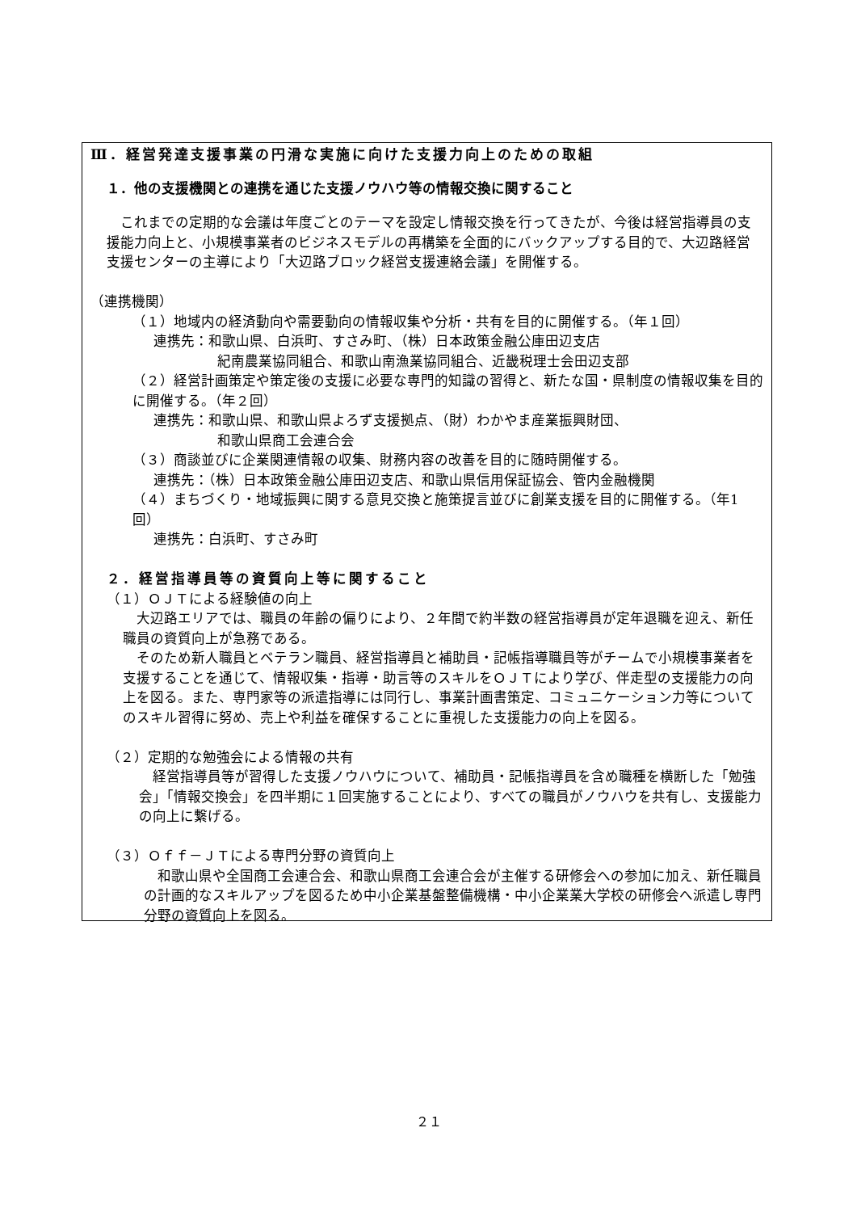Ⅲ．経営発達支援事業の円滑な実施に向けた支援力向上のための取組
１．他の支援機関との連携を通じた支援ノウハウ等の情報交換に関すること
　これまでの定期的な会議は年度ごとのテーマを設定し情報交換を行ってきたが、今後は経営指導員の支援能力向上と、小規模事業者のビジネスモデルの再構築を全面的にバックアップする目的で、大辺路経営支援センターの主導により「大辺路ブロック経営支援連絡会議」を開催する。
（連携機関）
（１）地域内の経済動向や需要動向の情報収集や分析・共有を目的に開催する。（年１回）
連携先：和歌山県、白浜町、すさみ町、（株）日本政策金融公庫田辺支店
紀南農業協同組合、和歌山南漁業協同組合、近畿税理士会田辺支部
（２）経営計画策定や策定後の支援に必要な専門的知識の習得と、新たな国・県制度の情報収集を目的に開催する。（年２回）
連携先：和歌山県、和歌山県よろず支援拠点、（財）わかやま産業振興財団、
和歌山県商工会連合会
（３）商談並びに企業関連情報の収集、財務内容の改善を目的に随時開催する。
連携先：（株）日本政策金融公庫田辺支店、和歌山県信用保証協会、管内金融機関
（４）まちづくり・地域振興に関する意見交換と施策提言並びに創業支援を目的に開催する。（年1回）
連携先：白浜町、すさみ町
２．経営指導員等の資質向上等に関すること
（１）ＯＪＴによる経験値の向上
　大辺路エリアでは、職員の年齢の偏りにより、２年間で約半数の経営指導員が定年退職を迎え、新任職員の資質向上が急務である。
　そのため新人職員とベテラン職員、経営指導員と補助員・記帳指導職員等がチームで小規模事業者を支援することを通じて、情報収集・指導・助言等のスキルをＯＪＴにより学び、伴走型の支援能力の向上を図る。また、専門家等の派遣指導には同行し、事業計画書策定、コミュニケーション力等についてのスキル習得に努め、売上や利益を確保することに重視した支援能力の向上を図る。
（２）定期的な勉強会による情報の共有
　経営指導員等が習得した支援ノウハウについて、補助員・記帳指導員を含め職種を横断した「勉強会」「情報交換会」を四半期に１回実施することにより、すべての職員がノウハウを共有し、支援能力の向上に繋げる。
（３）Ｏｆｆ－ＪＴによる専門分野の資質向上
　和歌山県や全国商工会連合会、和歌山県商工会連合会が主催する研修会への参加に加え、新任職員の計画的なスキルアップを図るため中小企業基盤整備機構・中小企業業大学校の研修会へ派遣し専門分野の資質向上を図る。
２１